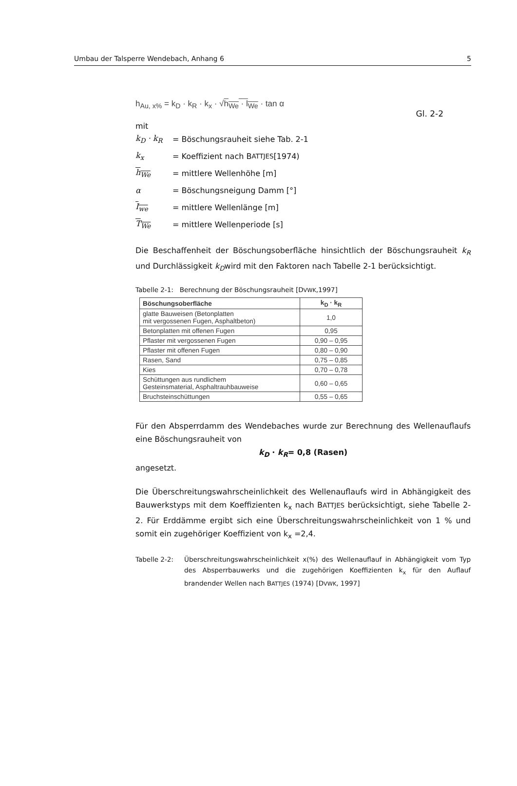Umbau der Talsperre Wendebach, Anhang 6 5
h<sub>Au, x%</sub> = k<sub>D</sub> · k<sub>R</sub> · k<sub>x</sub> · √h<sub>We</sub> · l<sub>We</sub> · tan α Gl. 2-2
mit
k<sub>D</sub> · k<sub>R</sub> = Böschungsrauheit siehe Tab. 2-1
k<sub>x</sub> = Koeffizient nach B ATTJES [1974)
h<sub>We</sub> = mittlere Wellenhöhe [m]
α = Böschungsneigung Damm [°]
I<sub>we</sub> = mittlere Wellenlänge [m]
T<sub>We</sub> = mittlere Wellenperiode [s]
Die Beschaffenheit der Böschungsoberfläche hinsichtlich der Böschungsrauheit k<sub>R</sub> und Durchlässigkeit k<sub>D</sub>wird mit den Faktoren nach Tabelle 2-1 berücksichtigt.
Tabelle 2-1: Berechnung der Böschungsrauheit [DVWK,1997]
| Böschungsoberfläche | k<sub>D</sub> · k<sub>R</sub> |
| --- | --- |
| glatte Bauweisen (Betonplatten mit vergossenen Fugen, Asphaltbeton) | 1,0 |
| Betonplatten mit offenen Fugen | 0,95 |
| Pflaster mit vergossenen Fugen | 0,90 – 0,95 |
| Pflaster mit offenen Fugen | 0,80 – 0,90 |
| Rasen, Sand | 0,75 – 0,85 |
| Kies | 0,70 – 0,78 |
| Schüttungen aus rundlichem Gesteinsmaterial, Asphaltrauhbauweise | 0,60 – 0,65 |
| Bruchsteinschüttungen | 0,55 – 0,65 |
Für den Absperrdamm des Wendebaches wurde zur Berechnung des Wellenauflaufs eine Böschungsrauheit von
k<sub>D</sub> · k<sub>R</sub>= 0,8 (Rasen)
angesetzt.
Die Überschreitungswahrscheinlichkeit des Wellenauflaufs wird in Abhängigkeit des Bauwerkstyps mit dem Koeffizienten k<sub>x</sub> nach BATTJES berücksichtigt, siehe Tabelle 2-2. Für Erddämme ergibt sich eine Überschreitungswahrscheinlichkeit von 1 % und somit ein zugehöriger Koeffizient von k<sub>x</sub> =2,4.
Tabelle 2-2: Überschreitungswahrscheinlichkeit x(%) des Wellenauflauf in Abhängigkeit vom Typ des Absperrbauwerks und die zugehörigen Koeffizienten k<sub>x</sub> für den Auflauf brandender Wellen nach BATTJES (1974) [DVWK, 1997]